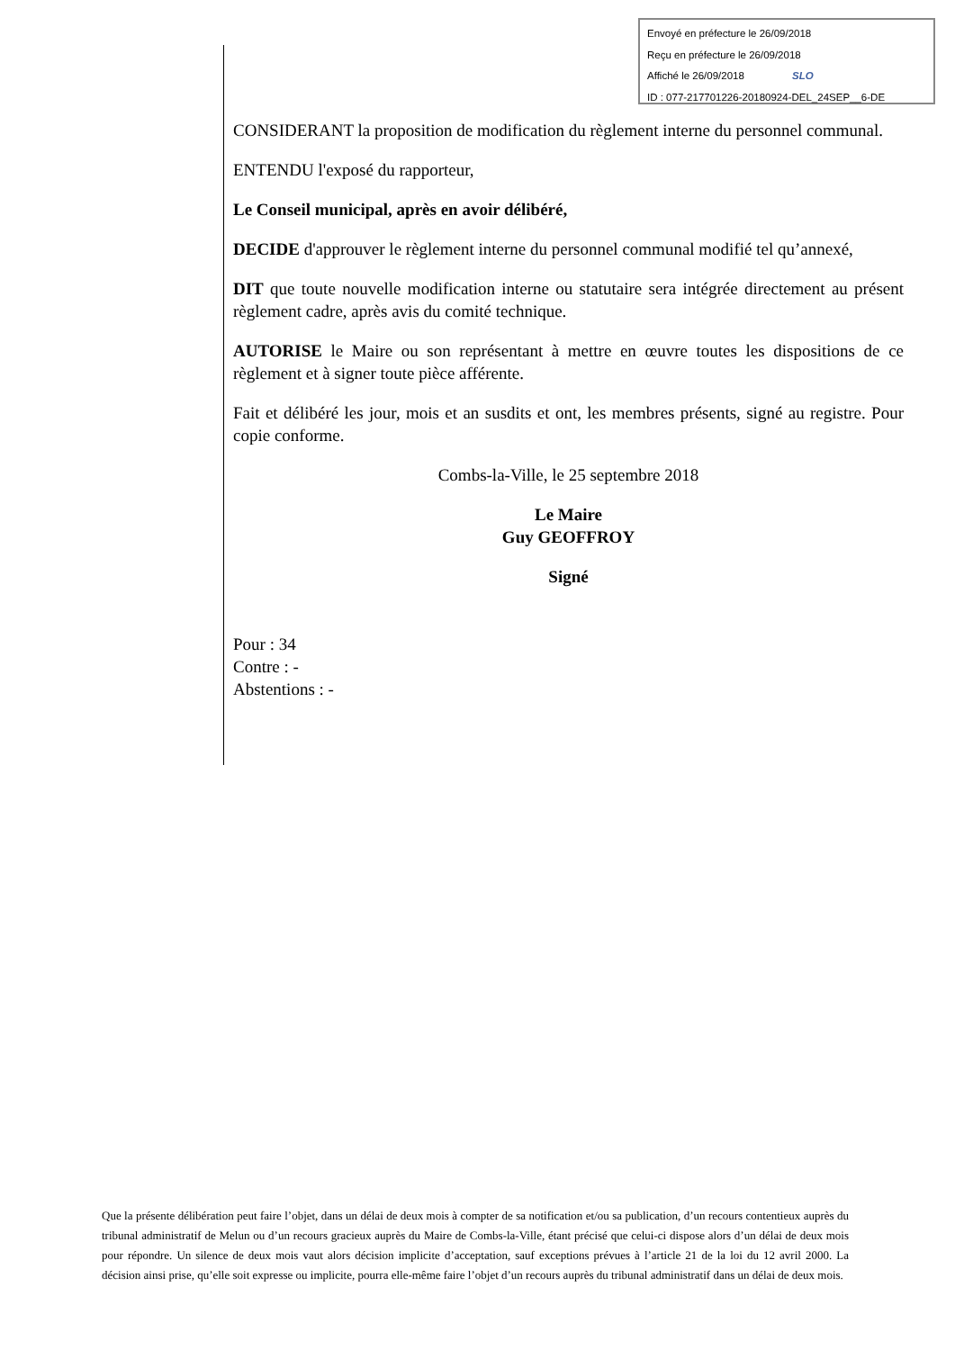Envoyé en préfecture le 26/09/2018
Reçu en préfecture le 26/09/2018
Affiché le 26/09/2018 SLO
ID : 077-217701226-20180924-DEL_24SEP__6-DE
CONSIDERANT la proposition de modification du règlement interne du personnel communal.
ENTENDU l'exposé du rapporteur,
Le Conseil municipal, après en avoir délibéré,
DECIDE d'approuver le règlement interne du personnel communal modifié tel qu’annexé,
DIT que toute nouvelle modification interne ou statutaire sera intégrée directement au présent règlement cadre, après avis du comité technique.
AUTORISE le Maire ou son représentant à mettre en œuvre toutes les dispositions de ce règlement et à signer toute pièce afférente.
Fait et délibéré les jour, mois et an susdits et ont, les membres présents, signé au registre. Pour copie conforme.
Combs-la-Ville, le 25 septembre 2018
Le Maire
Guy GEOFFROY
Signé
Pour : 34
Contre : -
Abstentions : -
Que la présente délibération peut faire l’objet, dans un délai de deux mois à compter de sa notification et/ou sa publication, d’un recours contentieux auprès du tribunal administratif de Melun ou d’un recours gracieux auprès du Maire de Combs-la-Ville, étant précisé que celui-ci dispose alors d’un délai de deux mois pour répondre. Un silence de deux mois vaut alors décision implicite d’acceptation, sauf exceptions prévues à l’article 21 de la loi du 12 avril 2000. La décision ainsi prise, qu’elle soit expresse ou implicite, pourra elle-même faire l’objet d’un recours auprès du tribunal administratif dans un délai de deux mois.